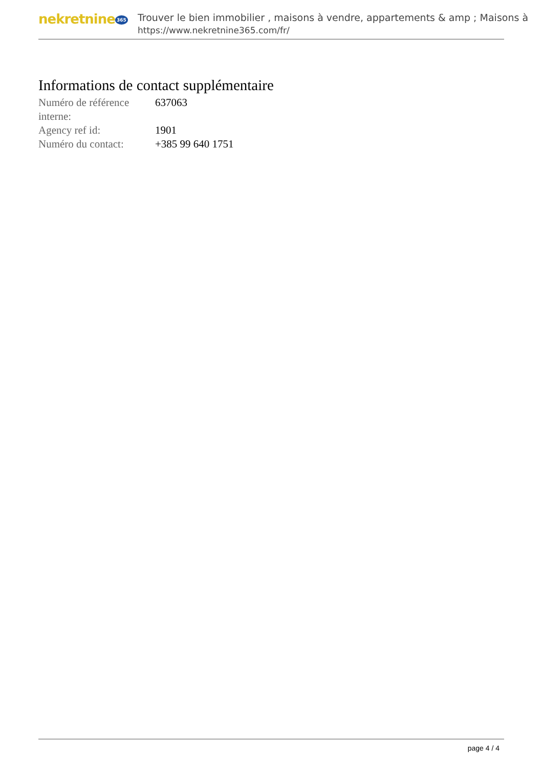nekretnine 365
Trouver le bien immobilier , maisons à vendre, appartements & amp ; Maisons à
https://www.nekretnine365.com/fr/
Informations de contact supplémentaire
| Numéro de référence interne: | 637063 |
| Agency ref id: | 1901 |
| Numéro du contact: | +385 99 640 1751 |
page 4 / 4